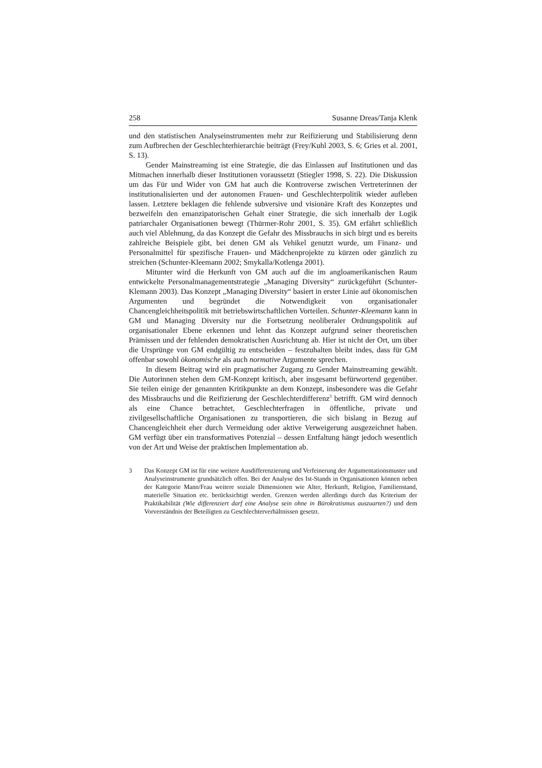258 Susanne Dreas/Tanja Klenk
und den statistischen Analyseinstrumenten mehr zur Reifizierung und Stabilisierung denn zum Aufbrechen der Geschlechterhierarchie beiträgt (Frey/Kuhl 2003, S. 6; Gries et al. 2001, S. 13).
Gender Mainstreaming ist eine Strategie, die das Einlassen auf Institutionen und das Mitmachen innerhalb dieser Institutionen voraussetzt (Stiegler 1998, S. 22). Die Diskussion um das Für und Wider von GM hat auch die Kontroverse zwischen Vertreterinnen der institutionalisierten und der autonomen Frauen- und Geschlechterpolitik wieder aufleben lassen. Letztere beklagen die fehlende subversive und visionäre Kraft des Konzeptes und bezweifeln den emanzipatorischen Gehalt einer Strategie, die sich innerhalb der Logik patriarchaler Organisationen bewegt (Thürmer-Rohr 2001, S. 35). GM erfährt schließlich auch viel Ablehnung, da das Konzept die Gefahr des Missbrauchs in sich birgt und es bereits zahlreiche Beispiele gibt, bei denen GM als Vehikel genutzt wurde, um Finanz- und Personalmittel für spezifische Frauen- und Mädchenprojekte zu kürzen oder gänzlich zu streichen (Schunter-Kleemann 2002; Smykalla/Kotlenga 2001).
Mitunter wird die Herkunft von GM auch auf die im angloamerikanischen Raum entwickelte Personalmanagementstrategie „Managing Diversity“ zurückgeführt (Schunter-Klemann 2003). Das Konzept „Managing Diversity“ basiert in erster Linie auf ökonomischen Argumenten und begründet die Notwendigkeit von organisationaler Chancengleichheitspolitik mit betriebswirtschaftlichen Vorteilen. Schunter-Kleemann kann in GM und Managing Diversity nur die Fortsetzung neoliberaler Ordnungspolitik auf organisationaler Ebene erkennen und lehnt das Konzept aufgrund seiner theoretischen Prämissen und der fehlenden demokratischen Ausrichtung ab. Hier ist nicht der Ort, um über die Ursprünge von GM endgültig zu entscheiden – festzuhalten bleibt indes, dass für GM offenbar sowohl ökonomische als auch normative Argumente sprechen.
In diesem Beitrag wird ein pragmatischer Zugang zu Gender Mainstreaming gewählt. Die Autorinnen stehen dem GM-Konzept kritisch, aber insgesamt befürwortend gegenüber. Sie teilen einige der genannten Kritikpunkte an dem Konzept, insbesondere was die Gefahr des Missbrauchs und die Reifizierung der Geschlechterdifferenz<sup>3</sup> betrifft. GM wird dennoch als eine Chance betrachtet, Geschlechterfragen in öffentliche, private und zivilgesellschaftliche Organisationen zu transportieren, die sich bislang in Bezug auf Chancengleichheit eher durch Vermeidung oder aktive Verweigerung ausgezeichnet haben. GM verfügt über ein transformatives Potenzial – dessen Entfaltung hängt jedoch wesentlich von der Art und Weise der praktischen Implementation ab.
3 Das Konzept GM ist für eine weitere Ausdifferenzierung und Verfeinerung der Argumentationsmuster und Analyseinstrumente grundsätzlich offen. Bei der Analyse des Ist-Stands in Organisationen können neben der Kategorie Mann/Frau weitere soziale Dimensionen wie Alter, Herkunft, Religion, Familienstand, materielle Situation etc. berücksichtigt werden. Grenzen werden allerdings durch das Kriterium der Praktikabilität (Wie differenziert darf eine Analyse sein ohne in Bürokratismus auszuarten?) und dem Vorverständnis der Beteiligten zu Geschlechterverhältnissen gesetzt.